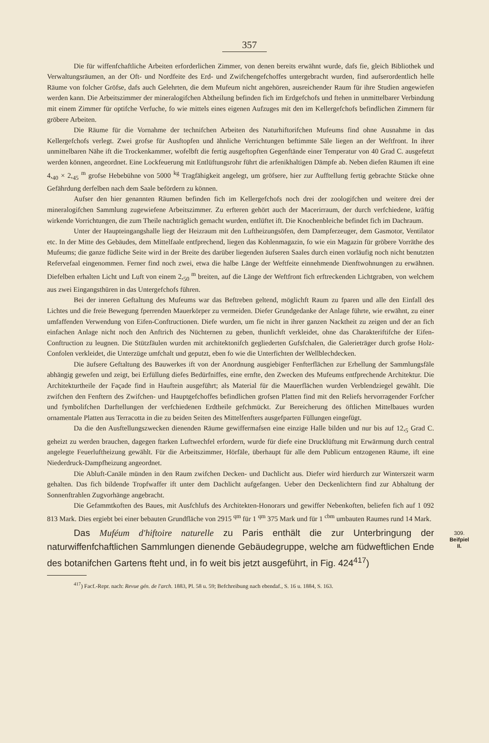357
Die für wiffenfchaftliche Arbeiten erforderlichen Zimmer, von denen bereits erwähnt wurde, dafs fie, gleich Bibliothek und Verwaltungsräumen, an der Oft- und Nordfeite des Erd- und Zwifchengefchoffes untergebracht wurden, find aufserordentlich helle Räume von folcher Gröfse, dafs auch Gelehrten, die dem Mufeum nicht angehören, ausreichender Raum für ihre Studien angewiefen werden kann. Die Arbeitszimmer der mineralogifchen Abtheilung befinden fich im Erdgefchofs und ftehen in unmittelbarer Verbindung mit einem Zimmer für optifche Verfuche, fo wie mittels eines eigenen Aufzuges mit den im Kellergefchofs befindlichen Zimmern für gröbere Arbeiten.
Die Räume für die Vornahme der technifchen Arbeiten des Naturhiftorifchen Mufeums find ohne Ausnahme in das Kellergefchofs verlegt. Zwei grofse für Ausftopfen und ähnliche Verrichtungen beftimmte Säle liegen an der Weftfront. In ihrer unmittelbaren Nähe ift die Trockenkammer, wofelbft die fertig ausgeftopften Gegenftände einer Temperatur von 40 Grad C. ausgefetzt werden können, angeordnet. Eine Lockfeuerung mit Entlüftungsrohr führt die arfenikhaltigen Dämpfe ab. Neben diefen Räumen ift eine 4,<sub>40</sub> × 2,<sub>45</sub> <sup>m</sup> grofse Hebebühne von 5000 <sup>kg</sup> Tragfähigkeit angelegt, um gröfsere, hier zur Aufftellung fertig gebrachte Stücke ohne Gefährdung derfelben nach dem Saale befördern zu können.
Aufser den hier genannten Räumen befinden fich im Kellergefchofs noch drei der zoologifchen und weitere drei der mineralogifchen Sammlung zugewiefene Arbeitszimmer. Zu erfteren gehört auch der Macerirraum, der durch verfchiedene, kräftig wirkende Vorrichtungen, die zum Theile nachträglich gemacht wurden, entlüftet ift. Die Knochenbleiche befindet fich im Dachraum.
Unter der Haupteingangshalle liegt der Heizraum mit den Luftheizungsöfen, dem Dampferzeuger, dem Gasmotor, Ventilator etc. In der Mitte des Gebäudes, dem Mittelfaale entfprechend, liegen das Kohlenmagazin, fo wie ein Magazin für gröbere Vorräthe des Mufeums; die ganze füdliche Seite wird in der Breite des darüber liegenden äufseren Saales durch einen vorläufig noch nicht benutzten Refervefaal eingenommen. Ferner find noch zwei, etwa die halbe Länge der Weftfeite einnehmende Dienftwohnungen zu erwähnen. Diefelben erhalten Licht und Luft von einem 2,<sub>50</sub> <sup>m</sup> breiten, auf die Länge der Weftfront fich erftreckenden Lichtgraben, von welchem aus zwei Eingangsthüren in das Untergefchofs führen.
Bei der inneren Geftaltung des Mufeums war das Beftreben geltend, möglichft Raum zu fparen und alle den Einfall des Lichtes und die freie Bewegung fperrenden Mauerkörper zu vermeiden. Diefer Grundgedanke der Anlage führte, wie erwähnt, zu einer umfaffenden Verwendung von Eifen-Conftructionen. Diefe wurden, um fie nicht in ihrer ganzen Nacktheit zu zeigen und der an fich einfachen Anlage nicht noch den Anftrich des Nüchternen zu geben, thunlichft verkleidet, ohne das Charakteriftifche der Eifen-Conftruction zu leugnen. Die Stützfäulen wurden mit architektonifch gegliederten Gufsfchalen, die Galerieträger durch grofse Holz-Confolen verkleidet, die Unterzüge umfchalt und geputzt, eben fo wie die Unterfichten der Wellblechdecken.
Die äufsere Geftaltung des Bauwerkes ift von der Anordnung ausgiebiger Fenfterflächen zur Erhellung der Sammlungsfäle abhängig gewefen und zeigt, bei Erfüllung diefes Bedürfniffes, eine ernfte, den Zwecken des Mufeums entfprechende Architektur. Die Architekturtheile der Façade find in Hauftein ausgeführt; als Material für die Mauerflächen wurden Verblendziegel gewählt. Die zwifchen den Fenftern des Zwifchen- und Hauptgefchoffes befindlichen grofsen Platten find mit den Reliefs hervorragender Forfcher und fymbolifchen Darftellungen der verfchiedenen Erdtheile gefchmückt. Zur Bereicherung des öftlichen Mittelbaues wurden ornamentale Platten aus Terracotta in die zu beiden Seiten des Mittelfenfters ausgefparten Füllungen eingefügt.
Da die den Ausftellungszwecken dienenden Räume gewiffermafsen eine einzige Halle bilden und nur bis auf 12,<sub>5</sub> Grad C. geheizt zu werden brauchen, dagegen ftarken Luftwechfel erfordern, wurde für diefe eine Drucklüftung mit Erwärmung durch central angelegte Feuerluftheizung gewählt. Für die Arbeitszimmer, Hörfäle, überhaupt für alle dem Publicum entzogenen Räume, ift eine Niederdruck-Dampfheizung angeordnet.
Die Abluft-Canäle münden in den Raum zwifchen Decken- und Dachlicht aus. Diefer wird hierdurch zur Winterszeit warm gehalten. Das fich bildende Tropfwaffer ift unter dem Dachlicht aufgefangen. Ueber den Deckenlichtern find zur Abhaltung der Sonnenftrahlen Zugvorhänge angebracht.
Die Gefammtkoften des Baues, mit Ausfchlufs des Architekten-Honorars und gewiffer Nebenkoften, beliefen fich auf 1 092 813 Mark. Dies ergiebt bei einer bebauten Grundfläche von 2915 <sup>qm</sup> für 1 <sup>qm</sup> 375 Mark und für 1 <sup>cbm</sup> umbauten Raumes rund 14 Mark.
Das Muféum d'hiftoire naturelle zu Paris enthält die zur Unterbringung der naturwiffenfchaftlichen Sammlungen dienende Gebäudegruppe, welche am füdweftlichen Ende des botanifchen Gartens fteht und, in fo weit bis jetzt ausgeführt, in Fig. 424<sup>417</sup>) 309.
Beifpiel
II.
<sup>417</sup>) Facf.-Repr. nach: Revue gén. de l'arch. 1883, Pl. 58 u. 59; Befchreibung nach ebendaf., S. 16 u. 1884, S. 163.